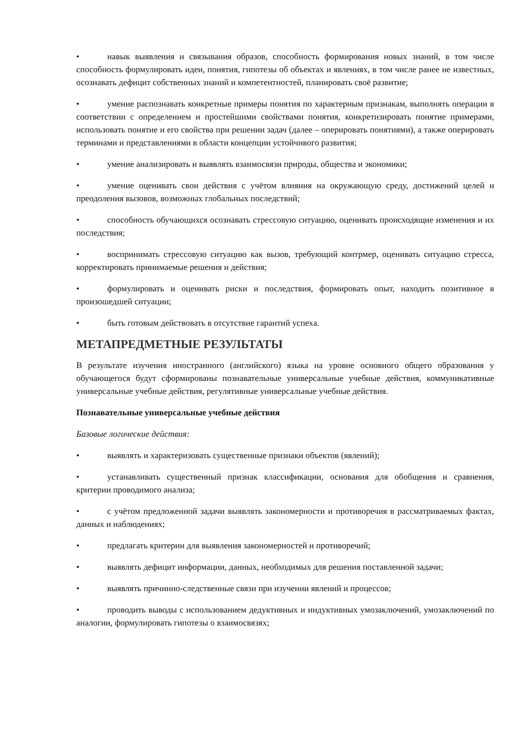• навык выявления и связывания образов, способность формирования новых знаний, в том числе способность формулировать идеи, понятия, гипотезы об объектах и явлениях, в том числе ранее не известных, осознавать дефицит собственных знаний и компетентностей, планировать своё развитие;
• умение распознавать конкретные примеры понятия по характерным признакам, выполнять операции в соответствии с определением и простейшими свойствами понятия, конкретизировать понятие примерами, использовать понятие и его свойства при решении задач (далее – оперировать понятиями), а также оперировать терминами и представлениями в области концепции устойчивого развития;
• умение анализировать и выявлять взаимосвязи природы, общества и экономики;
• умение оценивать свои действия с учётом влияния на окружающую среду, достижений целей и преодоления вызовов, возможных глобальных последствий;
• способность обучающихся осознавать стрессовую ситуацию, оценивать происходящие изменения и их последствия;
• воспринимать стрессовую ситуацию как вызов, требующий контрмер, оценивать ситуацию стресса, корректировать принимаемые решения и действия;
• формулировать и оценивать риски и последствия, формировать опыт, находить позитивное в произошедшей ситуации;
• быть готовым действовать в отсутствие гарантий успеха.
МЕТАПРЕДМЕТНЫЕ РЕЗУЛЬТАТЫ
В результате изучения иностранного (английского) языка на уровне основного общего образования у обучающегося будут сформированы познавательные универсальные учебные действия, коммуникативные универсальные учебные действия, регулятивные универсальные учебные действия.
Познавательные универсальные учебные действия
Базовые логические действия:
• выявлять и характеризовать существенные признаки объектов (явлений);
• устанавливать существенный признак классификации, основания для обобщения и сравнения, критерии проводимого анализа;
• с учётом предложенной задачи выявлять закономерности и противоречия в рассматриваемых фактах, данных и наблюдениях;
• предлагать критерии для выявления закономерностей и противоречий;
• выявлять дефицит информации, данных, необходимых для решения поставленной задачи;
• выявлять причинно-следственные связи при изучении явлений и процессов;
• проводить выводы с использованием дедуктивных и индуктивных умозаключений, умозаключений по аналогии, формулировать гипотезы о взаимосвязях;